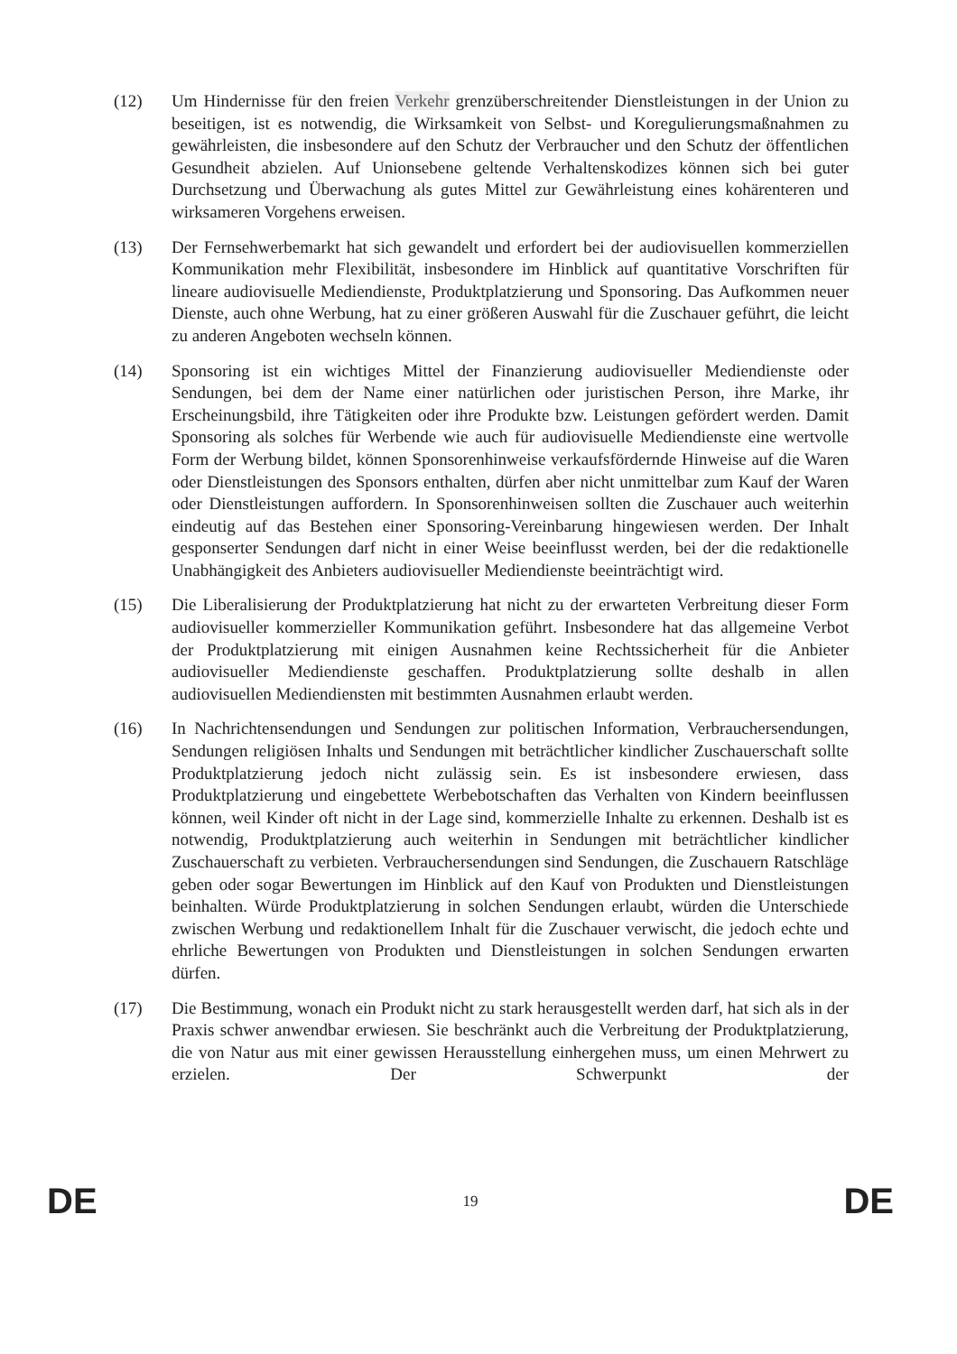(12) Um Hindernisse für den freien Verkehr grenzüberschreitender Dienstleistungen in der Union zu beseitigen, ist es notwendig, die Wirksamkeit von Selbst- und Koregulierungsmaßnahmen zu gewährleisten, die insbesondere auf den Schutz der Verbraucher und den Schutz der öffentlichen Gesundheit abzielen. Auf Unionsebene geltende Verhaltenskodizes können sich bei guter Durchsetzung und Überwachung als gutes Mittel zur Gewährleistung eines kohärenteren und wirksameren Vorgehens erweisen.
(13) Der Fernsehwerbemarkt hat sich gewandelt und erfordert bei der audiovisuellen kommerziellen Kommunikation mehr Flexibilität, insbesondere im Hinblick auf quantitative Vorschriften für lineare audiovisuelle Mediendienste, Produktplatzierung und Sponsoring. Das Aufkommen neuer Dienste, auch ohne Werbung, hat zu einer größeren Auswahl für die Zuschauer geführt, die leicht zu anderen Angeboten wechseln können.
(14) Sponsoring ist ein wichtiges Mittel der Finanzierung audiovisueller Mediendienste oder Sendungen, bei dem der Name einer natürlichen oder juristischen Person, ihre Marke, ihr Erscheinungsbild, ihre Tätigkeiten oder ihre Produkte bzw. Leistungen gefördert werden. Damit Sponsoring als solches für Werbende wie auch für audiovisuelle Mediendienste eine wertvolle Form der Werbung bildet, können Sponsorenhinweise verkaufsfördernde Hinweise auf die Waren oder Dienstleistungen des Sponsors enthalten, dürfen aber nicht unmittelbar zum Kauf der Waren oder Dienstleistungen auffordern. In Sponsorenhinweisen sollten die Zuschauer auch weiterhin eindeutig auf das Bestehen einer Sponsoring-Vereinbarung hingewiesen werden. Der Inhalt gesponserter Sendungen darf nicht in einer Weise beeinflusst werden, bei der die redaktionelle Unabhängigkeit des Anbieters audiovisueller Mediendienste beeinträchtigt wird.
(15) Die Liberalisierung der Produktplatzierung hat nicht zu der erwarteten Verbreitung dieser Form audiovisueller kommerzieller Kommunikation geführt. Insbesondere hat das allgemeine Verbot der Produktplatzierung mit einigen Ausnahmen keine Rechtssicherheit für die Anbieter audiovisueller Mediendienste geschaffen. Produktplatzierung sollte deshalb in allen audiovisuellen Mediendiensten mit bestimmten Ausnahmen erlaubt werden.
(16) In Nachrichtensendungen und Sendungen zur politischen Information, Verbrauchersendungen, Sendungen religiösen Inhalts und Sendungen mit beträchtlicher kindlicher Zuschauerschaft sollte Produktplatzierung jedoch nicht zulässig sein. Es ist insbesondere erwiesen, dass Produktplatzierung und eingebettete Werbebotschaften das Verhalten von Kindern beeinflussen können, weil Kinder oft nicht in der Lage sind, kommerzielle Inhalte zu erkennen. Deshalb ist es notwendig, Produktplatzierung auch weiterhin in Sendungen mit beträchtlicher kindlicher Zuschauerschaft zu verbieten. Verbrauchersendungen sind Sendungen, die Zuschauern Ratschläge geben oder sogar Bewertungen im Hinblick auf den Kauf von Produkten und Dienstleistungen beinhalten. Würde Produktplatzierung in solchen Sendungen erlaubt, würden die Unterschiede zwischen Werbung und redaktionellem Inhalt für die Zuschauer verwischt, die jedoch echte und ehrliche Bewertungen von Produkten und Dienstleistungen in solchen Sendungen erwarten dürfen.
(17) Die Bestimmung, wonach ein Produkt nicht zu stark herausgestellt werden darf, hat sich als in der Praxis schwer anwendbar erwiesen. Sie beschränkt auch die Verbreitung der Produktplatzierung, die von Natur aus mit einer gewissen Herausstellung einhergehen muss, um einen Mehrwert zu erzielen. Der Schwerpunkt der
DE 19 DE